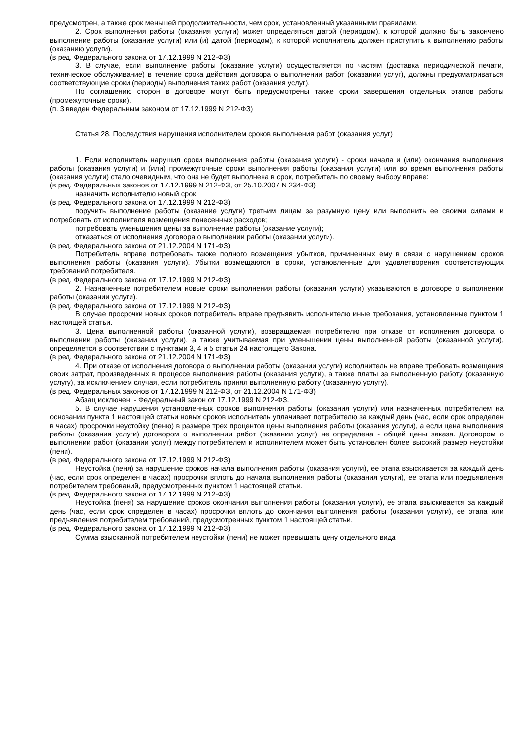предусмотрен, а также срок меньшей продолжительности, чем срок, установленный указанными правилами.
2. Срок выполнения работы (оказания услуги) может определяться датой (периодом), к которой должно быть закончено выполнение работы (оказание услуги) или (и) датой (периодом), к которой исполнитель должен приступить к выполнению работы (оказанию услуги).
(в ред. Федерального закона от 17.12.1999 N 212-ФЗ)
3. В случае, если выполнение работы (оказание услуги) осуществляется по частям (доставка периодической печати, техническое обслуживание) в течение срока действия договора о выполнении работ (оказании услуг), должны предусматриваться соответствующие сроки (периоды) выполнения таких работ (оказания услуг).
По соглашению сторон в договоре могут быть предусмотрены также сроки завершения отдельных этапов работы (промежуточные сроки).
(п. 3 введен Федеральным законом от 17.12.1999 N 212-ФЗ)
Статья 28. Последствия нарушения исполнителем сроков выполнения работ (оказания услуг)
1. Если исполнитель нарушил сроки выполнения работы (оказания услуги) - сроки начала и (или) окончания выполнения работы (оказания услуги) и (или) промежуточные сроки выполнения работы (оказания услуги) или во время выполнения работы (оказания услуги) стало очевидным, что она не будет выполнена в срок, потребитель по своему выбору вправе:
(в ред. Федеральных законов от 17.12.1999 N 212-ФЗ, от 25.10.2007 N 234-ФЗ)
назначить исполнителю новый срок;
(в ред. Федерального закона от 17.12.1999 N 212-ФЗ)
поручить выполнение работы (оказание услуги) третьим лицам за разумную цену или выполнить ее своими силами и потребовать от исполнителя возмещения понесенных расходов;
потребовать уменьшения цены за выполнение работы (оказание услуги);
отказаться от исполнения договора о выполнении работы (оказании услуги).
(в ред. Федерального закона от 21.12.2004 N 171-ФЗ)
Потребитель вправе потребовать также полного возмещения убытков, причиненных ему в связи с нарушением сроков выполнения работы (оказания услуги). Убытки возмещаются в сроки, установленные для удовлетворения соответствующих требований потребителя.
(в ред. Федерального закона от 17.12.1999 N 212-ФЗ)
2. Назначенные потребителем новые сроки выполнения работы (оказания услуги) указываются в договоре о выполнении работы (оказании услуги).
(в ред. Федерального закона от 17.12.1999 N 212-ФЗ)
В случае просрочки новых сроков потребитель вправе предъявить исполнителю иные требования, установленные пунктом 1 настоящей статьи.
3. Цена выполненной работы (оказанной услуги), возвращаемая потребителю при отказе от исполнения договора о выполнении работы (оказании услуги), а также учитываемая при уменьшении цены выполненной работы (оказанной услуги), определяется в соответствии с пунктами 3, 4 и 5 статьи 24 настоящего Закона.
(в ред. Федерального закона от 21.12.2004 N 171-ФЗ)
4. При отказе от исполнения договора о выполнении работы (оказании услуги) исполнитель не вправе требовать возмещения своих затрат, произведенных в процессе выполнения работы (оказания услуги), а также платы за выполненную работу (оказанную услугу), за исключением случая, если потребитель принял выполненную работу (оказанную услугу).
(в ред. Федеральных законов от 17.12.1999 N 212-ФЗ, от 21.12.2004 N 171-ФЗ)
Абзац исключен. - Федеральный закон от 17.12.1999 N 212-ФЗ.
5. В случае нарушения установленных сроков выполнения работы (оказания услуги) или назначенных потребителем на основании пункта 1 настоящей статьи новых сроков исполнитель уплачивает потребителю за каждый день (час, если срок определен в часах) просрочки неустойку (пеню) в размере трех процентов цены выполнения работы (оказания услуги), а если цена выполнения работы (оказания услуги) договором о выполнении работ (оказании услуг) не определена - общей цены заказа. Договором о выполнении работ (оказании услуг) между потребителем и исполнителем может быть установлен более высокий размер неустойки (пени).
(в ред. Федерального закона от 17.12.1999 N 212-ФЗ)
Неустойка (пеня) за нарушение сроков начала выполнения работы (оказания услуги), ее этапа взыскивается за каждый день (час, если срок определен в часах) просрочки вплоть до начала выполнения работы (оказания услуги), ее этапа или предъявления потребителем требований, предусмотренных пунктом 1 настоящей статьи.
(в ред. Федерального закона от 17.12.1999 N 212-ФЗ)
Неустойка (пеня) за нарушение сроков окончания выполнения работы (оказания услуги), ее этапа взыскивается за каждый день (час, если срок определен в часах) просрочки вплоть до окончания выполнения работы (оказания услуги), ее этапа или предъявления потребителем требований, предусмотренных пунктом 1 настоящей статьи.
(в ред. Федерального закона от 17.12.1999 N 212-ФЗ)
Сумма взысканной потребителем неустойки (пени) не может превышать цену отдельного вида